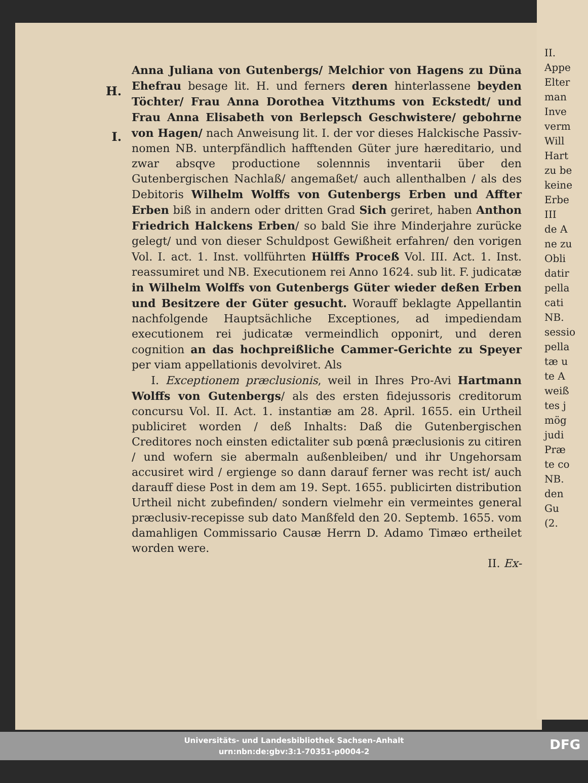H.
I.
Anna Juliana von Gutenbergs/ Melchior von Hagens zu Düna Ehefrau besage lit. H. und ferners deren hinterlassene beyden Töchter/ Frau Anna Dorothea Vitzthums von Eckstedt/ und Frau Anna Elisabeth von Berlepsch Geschwistere/ gebohrne von Hagen/ nach Anweisung lit. I. der vor dieses Halckische Passiv-nomen NB. unterpfändlich hafftenden Güter jure hæreditario, und zwar absqve productione solennnis inventarii über den Gutenbergischen Nachlaß/ angemaßet/ auch allenthalben / als des Debitoris Wilhelm Wolffs von Gutenbergs Erben und Affter Erben biß in andern oder dritten Grad Sich geriret, haben Anthon Friedrich Halckens Erben/ so bald Sie ihre Minderjahre zurücke gelegt/ und von dieser Schuldpost Gewißheit erfahren/ den vorigen Vol. I. act. 1. Inst. vollführten Hülffs Proceß Vol. III. Act. 1. Inst. reassumiret und NB. Executionem rei Anno 1624. sub lit. F. judicatæ in Wilhelm Wolffs von Gutenbergs Güter wieder deßen Erben und Besitzere der Güter gesucht. Worauff beklagte Appellantin nachfolgende Hauptsächliche Exceptiones, ad impediendam executionem rei judicatæ vermeindlich opponirt, und deren cognition an das hochpreißliche Cammer-Gerichte zu Speyer per viam appellationis devolviret. Als
I. Exceptionem præclusionis, weil in Ihres Pro-Avi Hartmann Wolffs von Gutenbergs/ als des ersten fidejussoris creditorum concursu Vol. II. Act. 1. instantiæ am 28. April. 1655. ein Urtheil publiciret worden / deß Inhalts: Daß die Gutenbergischen Creditores noch einsten edictaliter sub pœnâ præclusionis zu citiren / und wofern sie abermaln außenbleiben/ und ihr Ungehorsam accusiret wird / ergienge so dann darauf ferner was recht ist/ auch darauff diese Post in dem am 19. Sept. 1655. publicirten distribution Urtheil nicht zubefinden/ sondern vielmehr ein vermeintes general præclusiv-recepisse sub dato Manßfeld den 20. Septemb. 1655. vom damahligen Commissario Causæ Herrn D. Adamo Timæo ertheilet worden were.
II. Ex-
II.
Appe
Elter
man
Inve
verm
Will
Hart
zu be
keine
Erbe
III
de A
ne zu
Obli
datir
pella
cati
NB.
sessio
pella
tæ u
te A
weiß
tes j
mög
judi
Præ
te co
NB.
den
Gu
(2.
Universitäts- und Landesbibliothek Sachsen-Anhalt
urn:nbn:de:gbv:3:1-70351-p0004-2
DFG